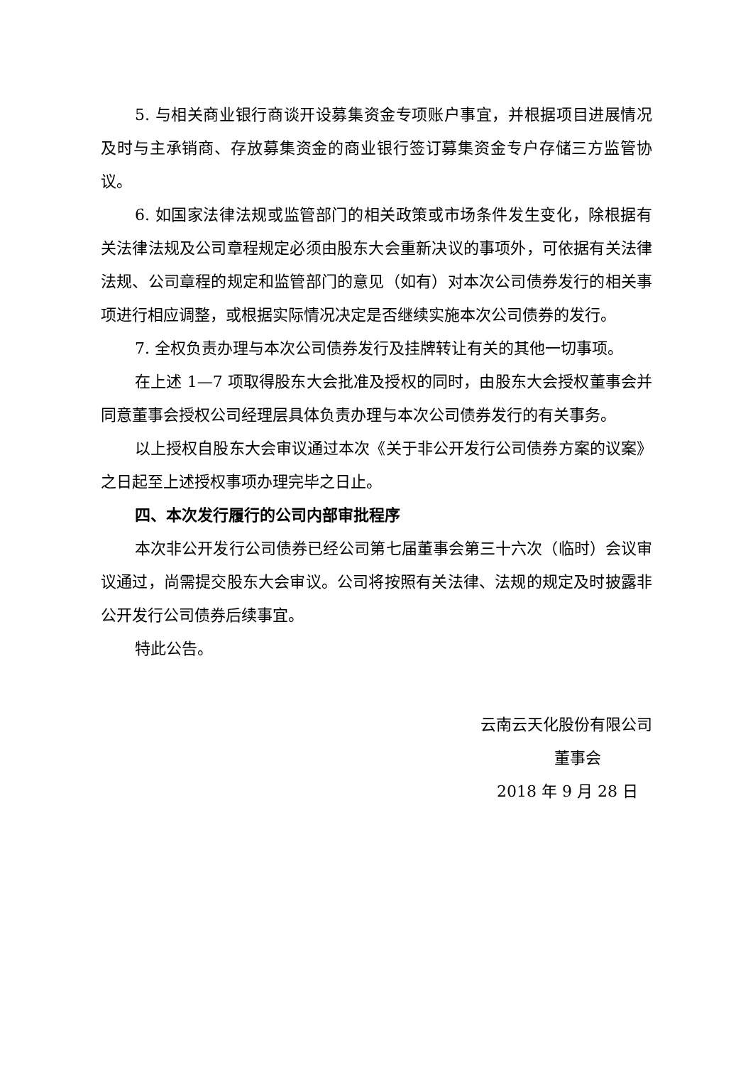5. 与相关商业银行商谈开设募集资金专项账户事宜，并根据项目进展情况及时与主承销商、存放募集资金的商业银行签订募集资金专户存储三方监管协议。
6. 如国家法律法规或监管部门的相关政策或市场条件发生变化，除根据有关法律法规及公司章程规定必须由股东大会重新决议的事项外，可依据有关法律法规、公司章程的规定和监管部门的意见（如有）对本次公司债券发行的相关事项进行相应调整，或根据实际情况决定是否继续实施本次公司债券的发行。
7. 全权负责办理与本次公司债券发行及挂牌转让有关的其他一切事项。
在上述 1—7 项取得股东大会批准及授权的同时，由股东大会授权董事会并同意董事会授权公司经理层具体负责办理与本次公司债券发行的有关事务。
以上授权自股东大会审议通过本次《关于非公开发行公司债券方案的议案》之日起至上述授权事项办理完毕之日止。
四、本次发行履行的公司内部审批程序
本次非公开发行公司债券已经公司第七届董事会第三十六次（临时）会议审议通过，尚需提交股东大会审议。公司将按照有关法律、法规的规定及时披露非公开发行公司债券后续事宜。
特此公告。
云南云天化股份有限公司
董事会
2018 年 9 月 28 日